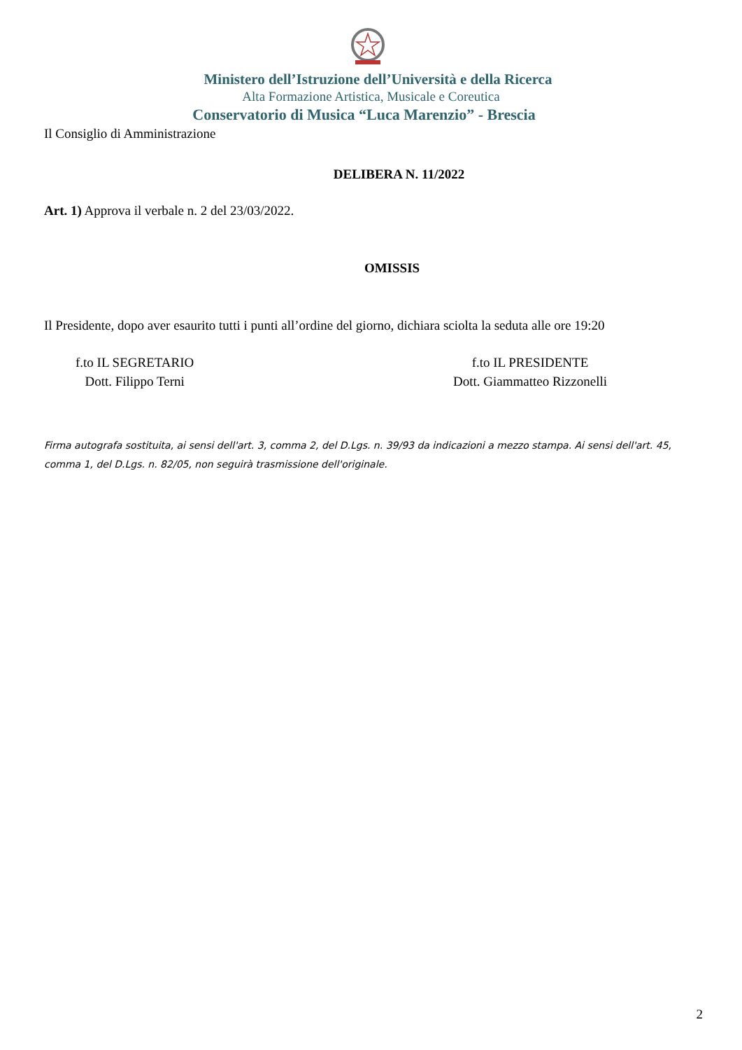Ministero dell’Istruzione dell’Università e della Ricerca
Alta Formazione Artistica, Musicale e Coreutica
Conservatorio di Musica “Luca Marenzio” - Brescia
Il Consiglio di Amministrazione
DELIBERA N. 11/2022
Art. 1) Approva il verbale n. 2 del 23/03/2022.
OMISSIS
Il Presidente, dopo aver esaurito tutti i punti all’ordine del giorno, dichiara sciolta la seduta alle ore 19:20
f.to IL SEGRETARIO
Dott. Filippo Terni
f.to IL PRESIDENTE
Dott. Giammatteo Rizzonelli
Firma autografa sostituita, ai sensi dell'art. 3, comma 2, del D.Lgs. n. 39/93 da indicazioni a mezzo stampa. Ai sensi dell'art. 45, comma 1, del D.Lgs. n. 82/05, non seguirà trasmissione dell'originale.
2